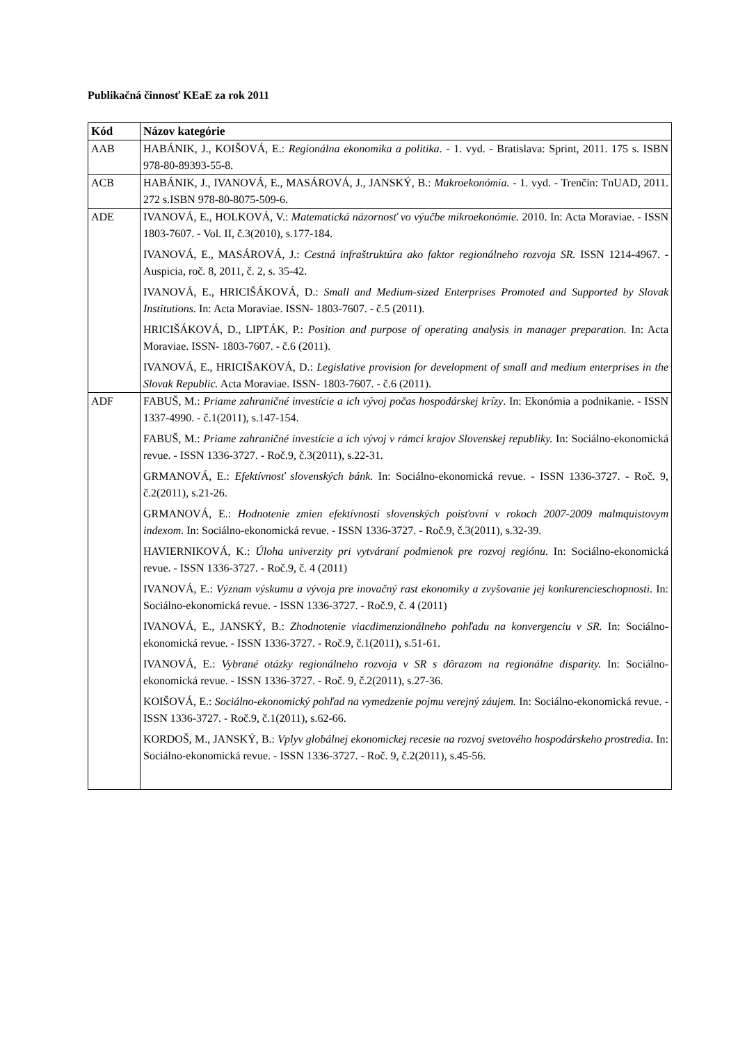Publikačná činnosť KEaE za rok 2011
| Kód | Názov kategórie |
| --- | --- |
| AAB | HABÁNIK, J., KOIŠOVÁ, E.: Regionálna ekonomika a politika . - 1. vyd. - Bratislava: Sprint, 2011. 175 s. ISBN 978-80-89393-55-8. |
| ACB | HABÁNIK, J., IVANOVÁ, E., MASÁROVÁ, J., JANSKÝ, B.: Makroekonómia. - 1. vyd. - Trenčín: TnUAD, 2011. 272 s.ISBN 978-80-8075-509-6. |
| ADE | IVANOVÁ, E., HOLKOVÁ, V.: Matematická názornosť vo výučbe mikroekonómie. 2010. In: Acta Moraviae. - ISSN 1803-7607. - Vol. II, č.3(2010), s.177-184. IVANOVÁ, E., MASÁROVÁ, J.: Cestná infraštruktúra ako faktor regionálneho rozvoja SR. ISSN 1214-4967. - Auspicia, roč. 8, 2011, č. 2, s. 35-42. IVANOVÁ, E., HRICIŠÁKOVÁ, D.: Small and Medium-sized Enterprises Promoted and Supported by Slovak Institutions. In: Acta Moraviae. ISSN- 1803-7607. - č.5 (2011). HRICIŠÁKOVÁ, D., LIPTÁK, P.: Position and purpose of operating analysis in manager preparation. In: Acta Moraviae. ISSN- 1803-7607. - č.6 (2011). IVANOVÁ, E., HRICIŠAKOVÁ, D.: Legislative provision for development of small and medium enterprises in the Slovak Republic. Acta Moraviae. ISSN- 1803-7607. - č.6 (2011). |
| ADF | FABUŠ, M.: Priame zahraničné investície a ich vývoj počas hospodárskej krízy . In: Ekonómia a podnikanie. - ISSN 1337-4990. - č.1(2011), s.147-154. FABUŠ, M.: Priame zahraničné investície a ich vývoj v rámci krajov Slovenskej republiky. In: Sociálno-ekonomická revue. - ISSN 1336-3727. - Roč.9, č.3(2011), s.22-31. GRMANOVÁ, E.: Efektívnosť slovenských bánk. In: Sociálno-ekonomická revue. - ISSN 1336-3727. - Roč. 9, č.2(2011), s.21-26. GRMANOVÁ, E.: Hodnotenie zmien efektívnosti slovenských poisťovní v rokoch 2007-2009 malmquistovym indexom. In: Sociálno-ekonomická revue. - ISSN 1336-3727. - Roč.9, č.3(2011), s.32-39. HAVIERNIKOVÁ, K.: Úloha univerzity pri vytváraní podmienok pre rozvoj regiónu . In: Sociálno-ekonomická revue. - ISSN 1336-3727. - Roč.9, č. 4 (2011) IVANOVÁ, E.: Význam výskumu a vývoja pre inovačný rast ekonomiky a zvyšovanie jej konkurencieschopnosti . In: Sociálno-ekonomická revue. - ISSN 1336-3727. - Roč.9, č. 4 (2011) IVANOVÁ, E., JANSKÝ, B.: Zhodnotenie viacdimenzionálneho pohľadu na konvergenciu v SR. In: Sociálno-ekonomická revue. - ISSN 1336-3727. - Roč.9, č.1(2011), s.51-61. IVANOVÁ, E.: Vybrané otázky regionálneho rozvoja v SR s dôrazom na regionálne disparity. In: Sociálno-ekonomická revue. - ISSN 1336-3727. - Roč. 9, č.2(2011), s.27-36. KOIŠOVÁ, E.: Sociálno-ekonomický pohľad na vymedzenie pojmu verejný záujem. In: Sociálno-ekonomická revue. - ISSN 1336-3727. - Roč.9, č.1(2011), s.62-66. KORDOŠ, M., JANSKÝ, B.: Vplyv globálnej ekonomickej recesie na rozvoj svetového hospodárskeho prostredia . In: Sociálno-ekonomická revue. - ISSN 1336-3727. - Roč. 9, č.2(2011), s.45-56. |